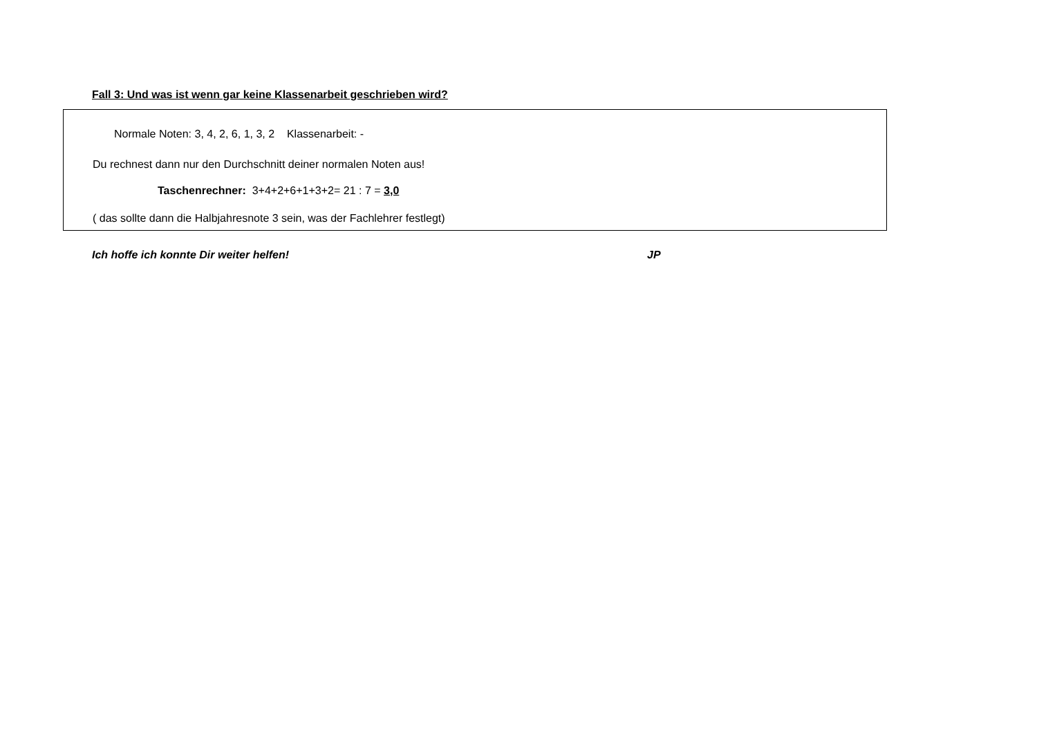Fall 3: Und was ist wenn gar keine Klassenarbeit geschrieben wird?
Normale Noten: 3, 4, 2, 6, 1, 3, 2 Klassenarbeit: -
Du rechnest dann nur den Durchschnitt deiner normalen Noten aus!
Taschenrechner: 3+4+2+6+1+3+2= 21 : 7 = 3,0
( das sollte dann die Halbjahresnote 3 sein, was der Fachlehrer festlegt)
Ich hoffe ich konnte Dir weiter helfen! JP